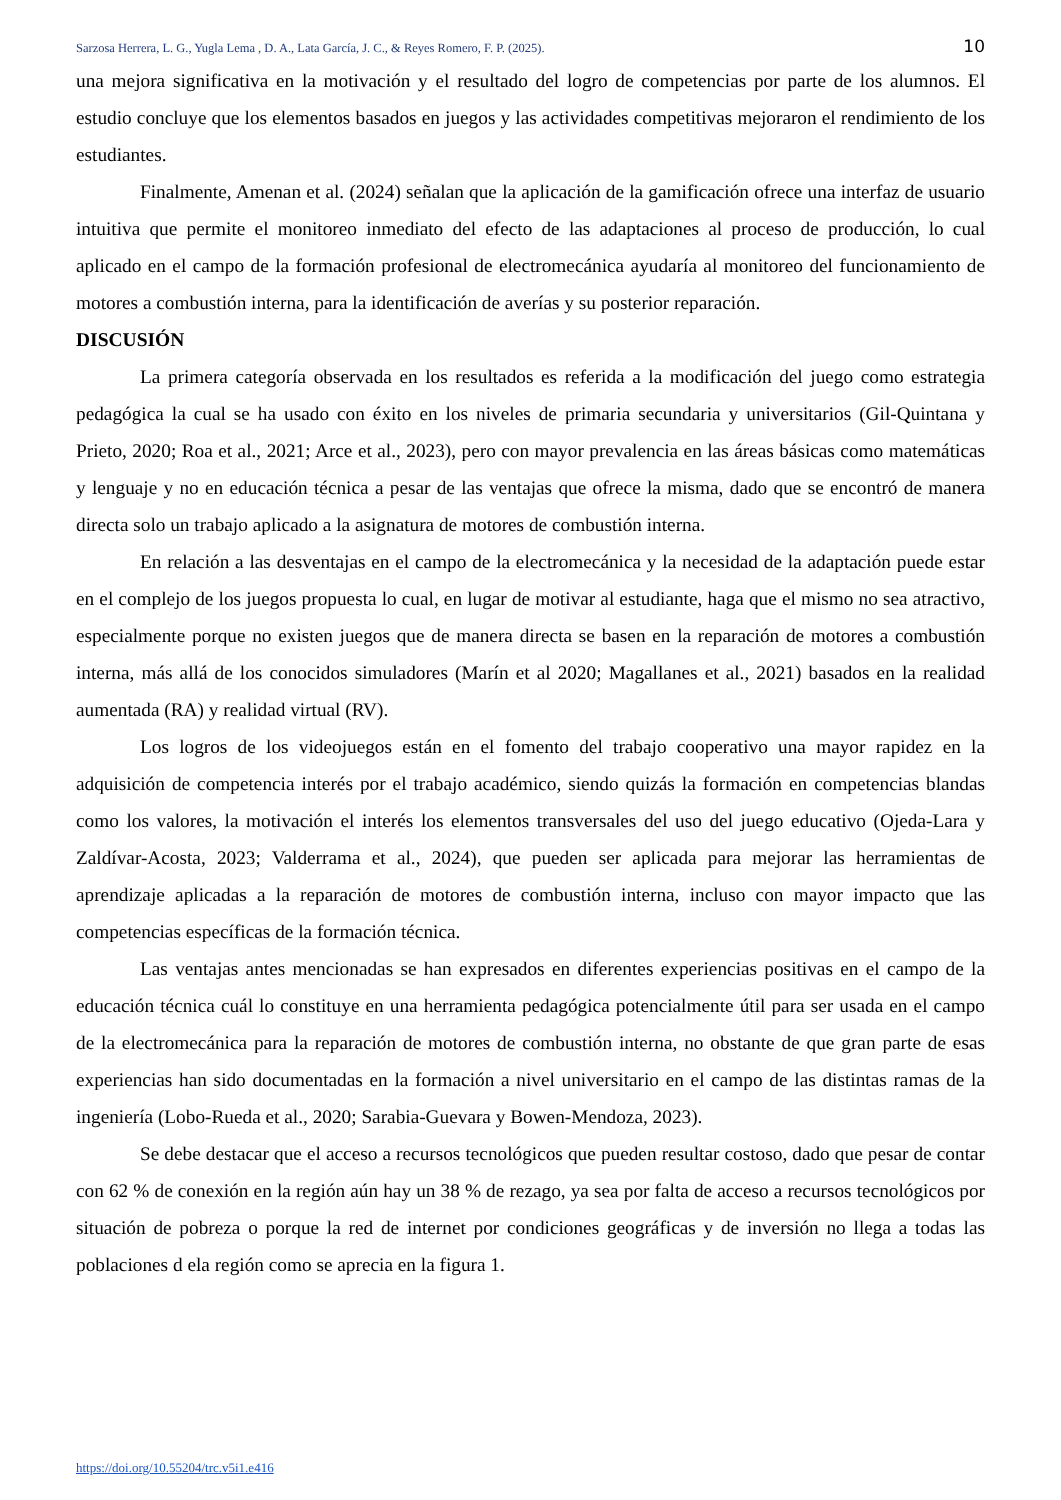Sarzosa Herrera, L. G., Yugla Lema , D. A., Lata García, J. C., & Reyes Romero, F. P. (2025). 10
una mejora significativa en la motivación y el resultado del logro de competencias por parte de los alumnos. El estudio concluye que los elementos basados en juegos y las actividades competitivas mejoraron el rendimiento de los estudiantes.
Finalmente, Amenan et al. (2024) señalan que la aplicación de la gamificación ofrece una interfaz de usuario intuitiva que permite el monitoreo inmediato del efecto de las adaptaciones al proceso de producción, lo cual aplicado en el campo de la formación profesional de electromecánica ayudaría al monitoreo del funcionamiento de motores a combustión interna, para la identificación de averías y su posterior reparación.
DISCUSIÓN
La primera categoría observada en los resultados es referida a la modificación del juego como estrategia pedagógica la cual se ha usado con éxito en los niveles de primaria secundaria y universitarios (Gil-Quintana y Prieto, 2020; Roa et al., 2021; Arce et al., 2023), pero con mayor prevalencia en las áreas básicas como matemáticas y lenguaje y no en educación técnica a pesar de las ventajas que ofrece la misma, dado que se encontró de manera directa solo un trabajo aplicado a la asignatura de motores de combustión interna.
En relación a las desventajas en el campo de la electromecánica y la necesidad de la adaptación puede estar en el complejo de los juegos propuesta lo cual, en lugar de motivar al estudiante, haga que el mismo no sea atractivo, especialmente porque no existen juegos que de manera directa se basen en la reparación de motores a combustión interna, más allá de los conocidos simuladores (Marín et al 2020; Magallanes et al., 2021) basados en la realidad aumentada (RA) y realidad virtual (RV).
Los logros de los videojuegos están en el fomento del trabajo cooperativo una mayor rapidez en la adquisición de competencia interés por el trabajo académico, siendo quizás la formación en competencias blandas como los valores, la motivación el interés los elementos transversales del uso del juego educativo (Ojeda-Lara y Zaldívar-Acosta, 2023; Valderrama et al., 2024), que pueden ser aplicada para mejorar las herramientas de aprendizaje aplicadas a la reparación de motores de combustión interna, incluso con mayor impacto que las competencias específicas de la formación técnica.
Las ventajas antes mencionadas se han expresados en diferentes experiencias positivas en el campo de la educación técnica cuál lo constituye en una herramienta pedagógica potencialmente útil para ser usada en el campo de la electromecánica para la reparación de motores de combustión interna, no obstante de que gran parte de esas experiencias han sido documentadas en la formación a nivel universitario en el campo de las distintas ramas de la ingeniería (Lobo-Rueda et al., 2020; Sarabia-Guevara y Bowen-Mendoza, 2023).
Se debe destacar que el acceso a recursos tecnológicos que pueden resultar costoso, dado que pesar de contar con 62 % de conexión en la región aún hay un 38 % de rezago, ya sea por falta de acceso a recursos tecnológicos por situación de pobreza o porque la red de internet por condiciones geográficas y de inversión no llega a todas las poblaciones d ela región como se aprecia en la figura 1.
https://doi.org/10.55204/trc.v5i1.e416